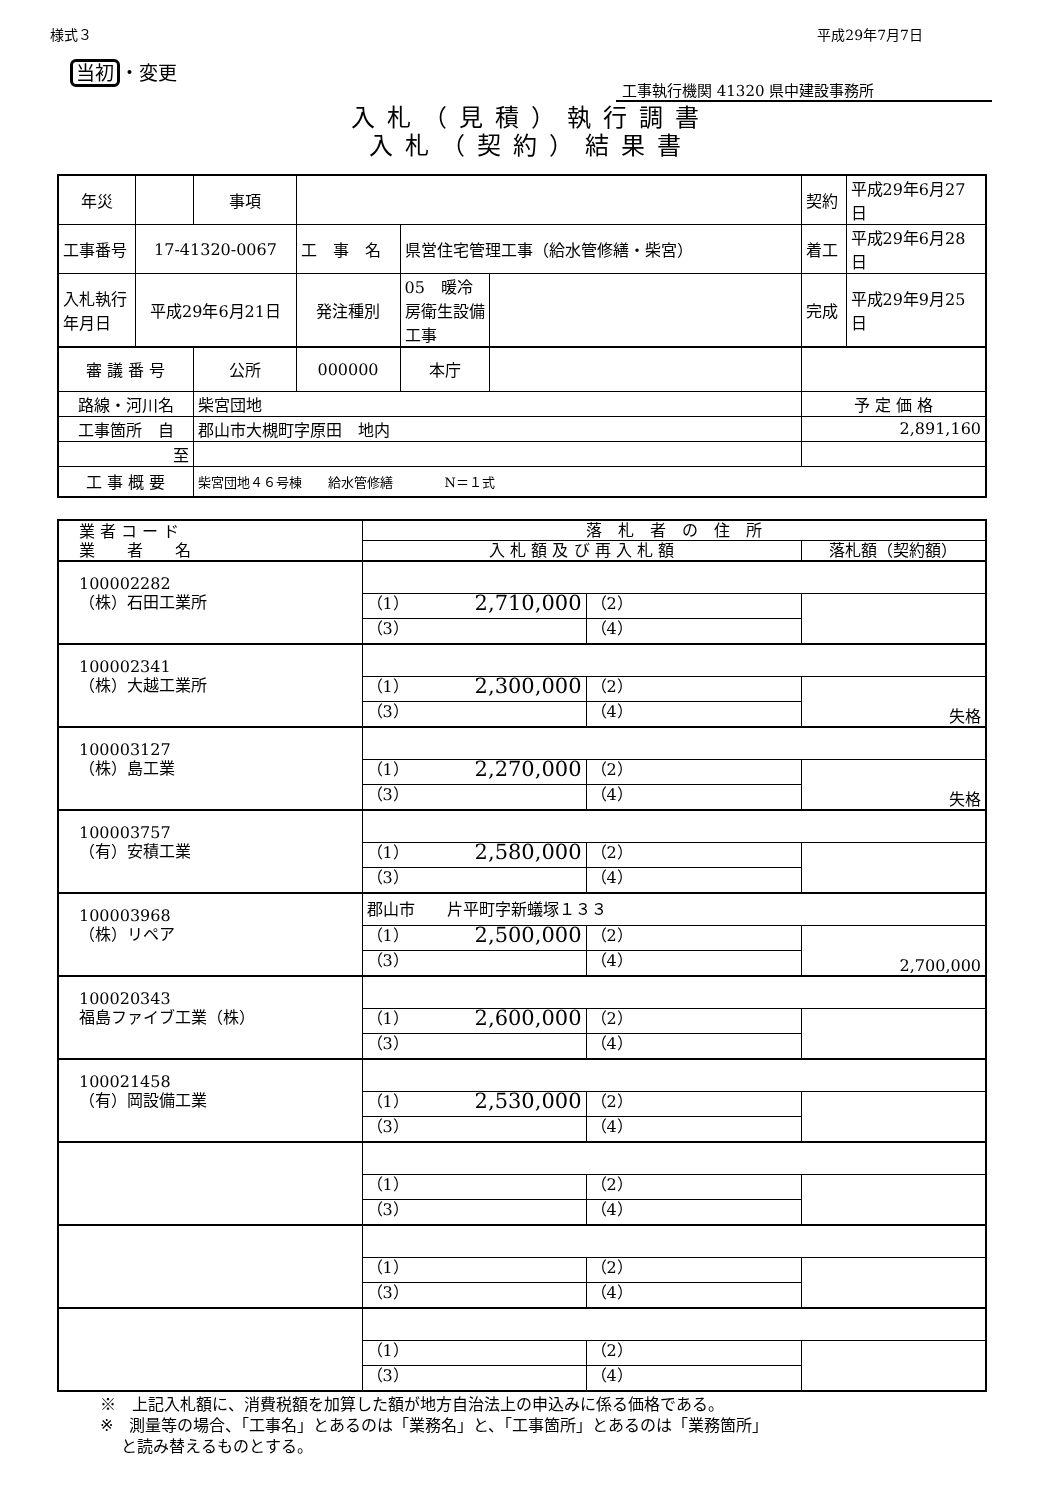様式３ 平成29年7月7日
当初 ・変更
工事執行機関 41320 県中建設事務所
入札（見積）執行調書
入札（契約）結果書
| 年災 | | 事項 | | | | 契約 | 平成29年6月27日 |
| 工事番号 | 17-41320-0067 | | 工 事 名 | 県営住宅管理工事（給水管修繕・柴宮） | | 着工 | 平成29年6月28日 |
| 入札執行年月日 | 平成29年6月21日 | | 発注種別 | 05 暖冷房衛生設備工事 | | 完成 | 平成29年9月25日 |
| 審 議 番 号 | 公所 | 000000 | 本庁 | | |
| 路線・河川名 | 柴宮団地 | | | | 予 定 価 格 |
| 工事箇所 自 | 郡山市大槻町字原田 地内 | | | | 2,891,160 |
| 至 | | | | | |
| 工 事 概 要 | 柴宮団地４６号棟 給水管修繕 N＝１式 | | | | |
| 業 者 コ ー ド 業 者 名 | 落 札 者 の 住 所 | | |
| --- | --- | --- | --- |
| | 入 札 額 及 び 再 入 札 額 | | 落札額（契約額） |
| 100002282 （株）石田工業所 | | | |
| | （1） 2,710,000 | （2） | |
| | （3） | （4） | |
| 100002341 （株）大越工業所 | | | |
| | （1） 2,300,000 | （2） | 失格 |
| | （3） | （4） | |
| 100003127 （株）島工業 | | | |
| | （1） 2,270,000 | （2） | 失格 |
| | （3） | （4） | |
| 100003757 （有）安積工業 | | | |
| | （1） 2,580,000 | （2） | |
| | （3） | （4） | |
| 100003968 （株）リペア | 郡山市 片平町字新蟻塚１３３ | | |
| | （1） 2,500,000 | （2） | 2,700,000 |
| | （3） | （4） | |
| 100020343 福島ファイブ工業（株） | | | |
| | （1） 2,600,000 | （2） | |
| | （3） | （4） | |
| 100021458 （有）岡設備工業 | | | |
| | （1） 2,530,000 | （2） | |
| | （3） | （4） | |
| | （1） | （2） | |
| | （3） | （4） | |
| | （1） | （2） | |
| | （3） | （4） | |
| | （1） | （2） | |
| | （3） | （4） | |
※　上記入札額に、消費税額を加算した額が地方自治法上の申込みに係る価格である。
※　測量等の場合、「工事名」とあるのは「業務名」と、「工事箇所」とあるのは「業務箇所」
　 と読み替えるものとする。